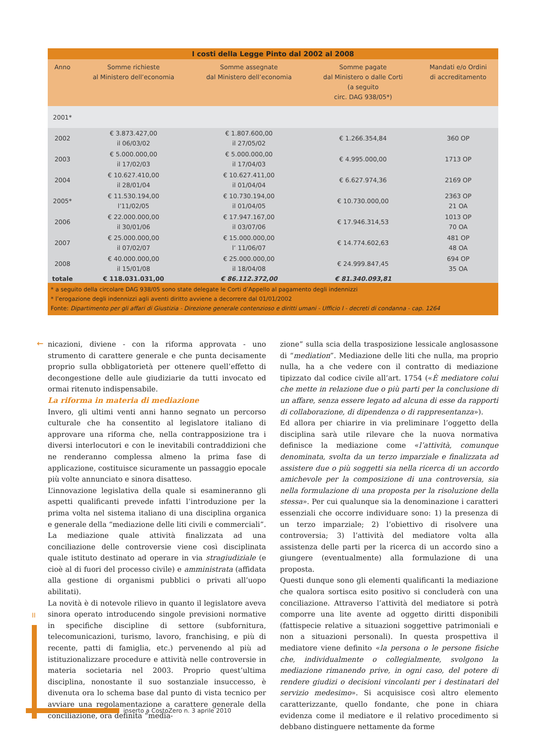| I costi della Legge Pinto dal 2002 al 2008 | | | | |
| --- | --- | --- | --- | --- |
| Anno | Somme richieste al Ministero dell’economia | Somme assegnate dal Ministero dell’economia | Somme pagate dal Ministero o dalle Corti (a seguito circ. DAG 938/05*) | Mandati e/o Ordini di accreditamento |
| 2001* | | | | |
| 2002 | € 3.873.427,00 il 06/03/02 | € 1.807.600,00 il 27/05/02 | € 1.266.354,84 | 360 OP |
| 2003 | € 5.000.000,00 il 17/02/03 | € 5.000.000,00 il 17/04/03 | € 4.995.000,00 | 1713 OP |
| 2004 | € 10.627.410,00 il 28/01/04 | € 10.627.411,00 il 01/04/04 | € 6.627.974,36 | 2169 OP |
| 2005* | € 11.530.194,00 l’11/02/05 | € 10.730.194,00 il 01/04/05 | € 10.730.000,00 | 2363 OP 21 OA |
| 2006 | € 22.000.000,00 il 30/01/06 | € 17.947.167,00 il 03/07/06 | € 17.946.314,53 | 1013 OP 70 OA |
| 2007 | € 25.000.000,00 il 07/02/07 | € 15.000.000,00 l’ 11/06/07 | € 14.774.602,63 | 481 OP 48 OA |
| 2008 | € 40.000.000,00 il 15/01/08 | € 25.000.000,00 il 18/04/08 | € 24.999.847,45 | 694 OP 35 OA |
| totale | € 118.031.031,00 | € 86.112.372,00 | € 81.340.093,81 | |
* a seguito della circolare DAG 938/05 sono state delegate le Corti d’Appello al pagamento degli indennizzi
* l’erogazione degli indennizzi agli aventi diritto avviene a decorrere dal 01/01/2002
Fonte: Dipartimento per gli affari di Giustizia - Direzione generale contenzioso e diritti umani - Ufficio I - decreti di condanna - cap. 1264
←
nicazioni, diviene - con la riforma approvata - uno strumento di carattere generale e che punta decisamente proprio sulla obbligatorietà per ottenere quell’effetto di decongestione delle aule giudiziarie da tutti invocato ed ormai ritenuto indispensabile.
La riforma in materia di mediazione
Invero, gli ultimi venti anni hanno segnato un percorso culturale che ha consentito al legislatore italiano di approvare una riforma che, nella contrapposizione tra i diversi interlocutori e con le inevitabili contraddizioni che ne renderanno complessa almeno la prima fase di applicazione, costituisce sicuramente un passaggio epocale più volte annunciato e sinora disatteso.
L’innovazione legislativa della quale si esamineranno gli aspetti qualificanti prevede infatti l’introduzione per la prima volta nel sistema italiano di una disciplina organica e generale della “mediazione delle liti civili e commerciali”. La mediazione quale attività finalizzata ad una conciliazione delle controversie viene così disciplinata quale istituto destinato ad operare in via stragiudiziale (e cioè al di fuori del processo civile) e amministrata (affidata alla gestione di organismi pubblici o privati all’uopo abilitati).
La novità è di notevole rilievo in quanto il legislatore aveva sinora operato introducendo singole previsioni normative in specifiche discipline di settore (subfornitura, telecomunicazioni, turismo, lavoro, franchising, e più di recente, patti di famiglia, etc.) pervenendo al più ad istituzionalizzare procedure e attività nelle controversie in materia societaria nel 2003. Proprio quest’ultima disciplina, nonostante il suo sostanziale insuccesso, è divenuta ora lo schema base dal punto di vista tecnico per avviare una regolamentazione a carattere generale della conciliazione, ora definita “media-
zione” sulla scia della trasposizione lessicale anglosassone di “mediation”. Mediazione delle liti che nulla, ma proprio nulla, ha a che vedere con il contratto di mediazione tipizzato dal codice civile all’art. 1754 («È mediatore colui che mette in relazione due o più parti per la conclusione di un affare, senza essere legato ad alcuna di esse da rapporti di collaborazione, di dipendenza o di rappresentanza»).
Ed allora per chiarire in via preliminare l’oggetto della disciplina sarà utile rilevare che la nuova normativa definisce la mediazione come «l’attività, comunque denominata, svolta da un terzo imparziale e finalizzata ad assistere due o più soggetti sia nella ricerca di un accordo amichevole per la composizione di una controversia, sia nella formulazione di una proposta per la risoluzione della stessa». Per cui qualunque sia la denominazione i caratteri essenziali che occorre individuare sono: 1) la presenza di un terzo imparziale; 2) l’obiettivo di risolvere una controversia; 3) l’attività del mediatore volta alla assistenza delle parti per la ricerca di un accordo sino a giungere (eventualmente) alla formulazione di una proposta.
Questi dunque sono gli elementi qualificanti la mediazione che qualora sortisca esito positivo si concluderà con una conciliazione. Attraverso l’attività del mediatore si potrà comporre una lite avente ad oggetto diritti disponibili (fattispecie relative a situazioni soggettive patrimoniali e non a situazioni personali). In questa prospettiva il mediatore viene definito «la persona o le persone fisiche che, individualmente o collegialmente, svolgono la mediazione rimanendo prive, in ogni caso, del potere di rendere giudizi o decisioni vincolanti per i destinatari del servizio medesimo». Si acquisisce così altro elemento caratterizzante, quello fondante, che pone in chiara evidenza come il mediatore e il relativo procedimento si debbano distinguere nettamente da forme
II
inserto a CostoZero n. 3 aprile 2010